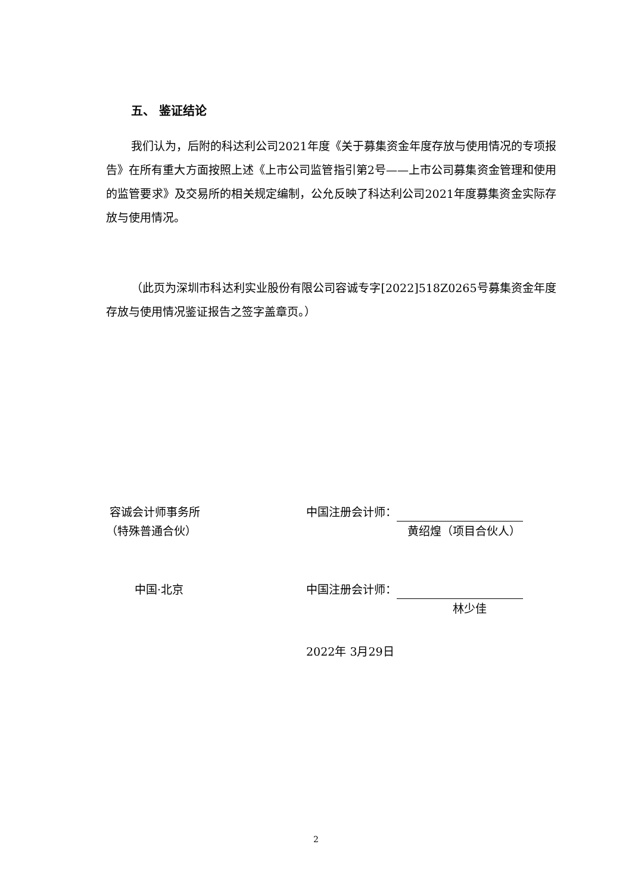五、 鉴证结论
我们认为，后附的科达利公司2021年度《关于募集资金年度存放与使用情况的专项报告》在所有重大方面按照上述《上市公司监管指引第2号——上市公司募集资金管理和使用的监管要求》及交易所的相关规定编制，公允反映了科达利公司2021年度募集资金实际存放与使用情况。
（此页为深圳市科达利实业股份有限公司容诚专字[2022]518Z0265号募集资金年度存放与使用情况鉴证报告之签字盖章页。）
容诚会计师事务所
（特殊普通合伙）
中国·北京
中国注册会计师：
黄绍煌（项目合伙人）
中国注册会计师：
林少佳
2022年 3月29日
2